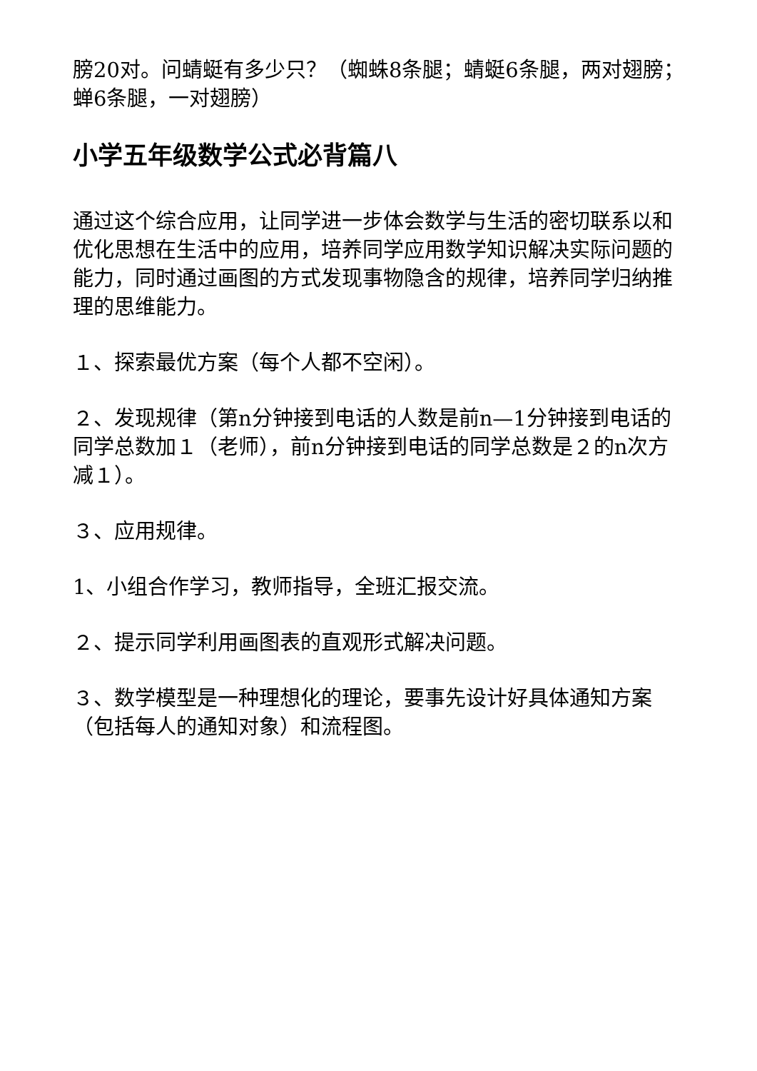膀20对。问蜻蜓有多少只？（蜘蛛8条腿；蜻蜓6条腿，两对翅膀；蝉6条腿，一对翅膀）
小学五年级数学公式必背篇八
通过这个综合应用，让同学进一步体会数学与生活的密切联系以和优化思想在生活中的应用，培养同学应用数学知识解决实际问题的能力，同时通过画图的方式发现事物隐含的规律，培养同学归纳推理的思维能力。
１、探索最优方案（每个人都不空闲）。
２、发现规律（第n分钟接到电话的人数是前n—1分钟接到电话的同学总数加１（老师），前n分钟接到电话的同学总数是２的n次方减１）。
３、应用规律。
1、小组合作学习，教师指导，全班汇报交流。
２、提示同学利用画图表的直观形式解决问题。
３、数学模型是一种理想化的理论，要事先设计好具体通知方案（包括每人的通知对象）和流程图。